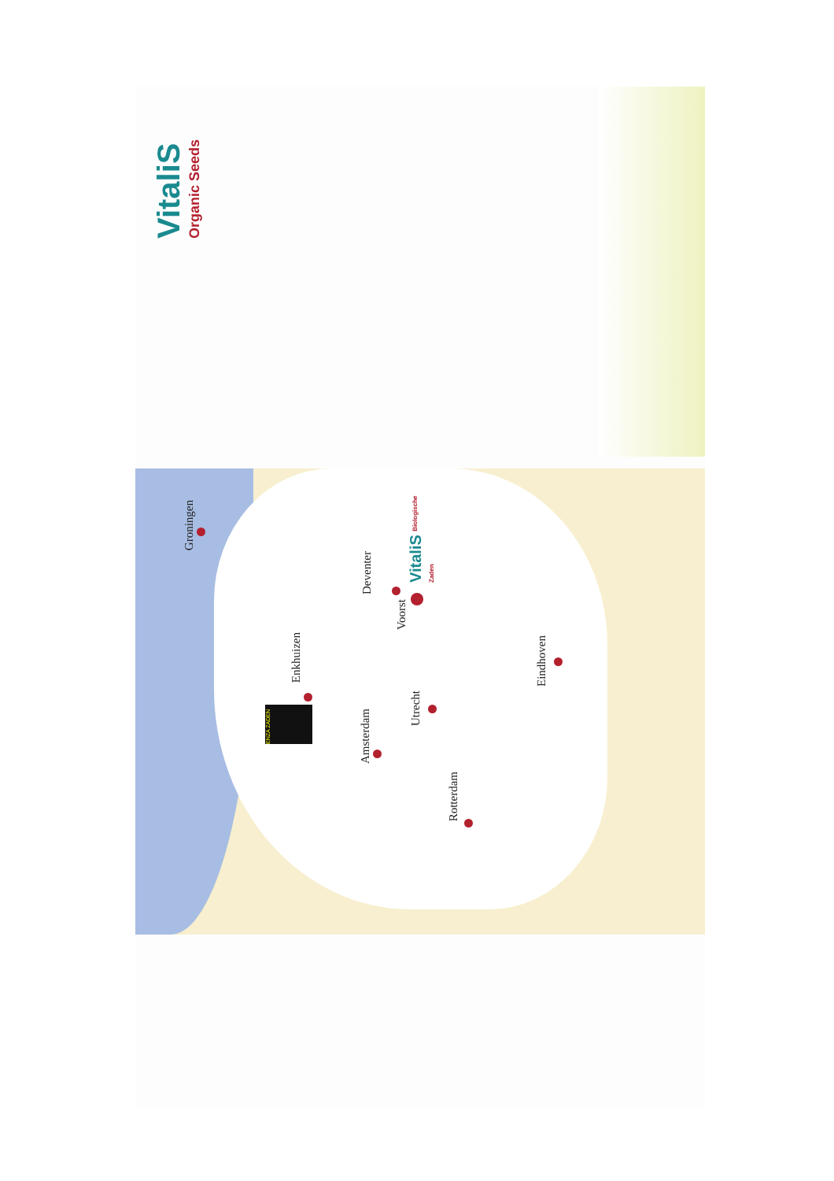VitaliS
Organic Seeds
Groningen
Enkhuizen
Deventer
Voorst
Amsterdam
Utrecht
Rotterdam
Eindhoven
ENZA ZADEN
VitaliS Biologische Zaden